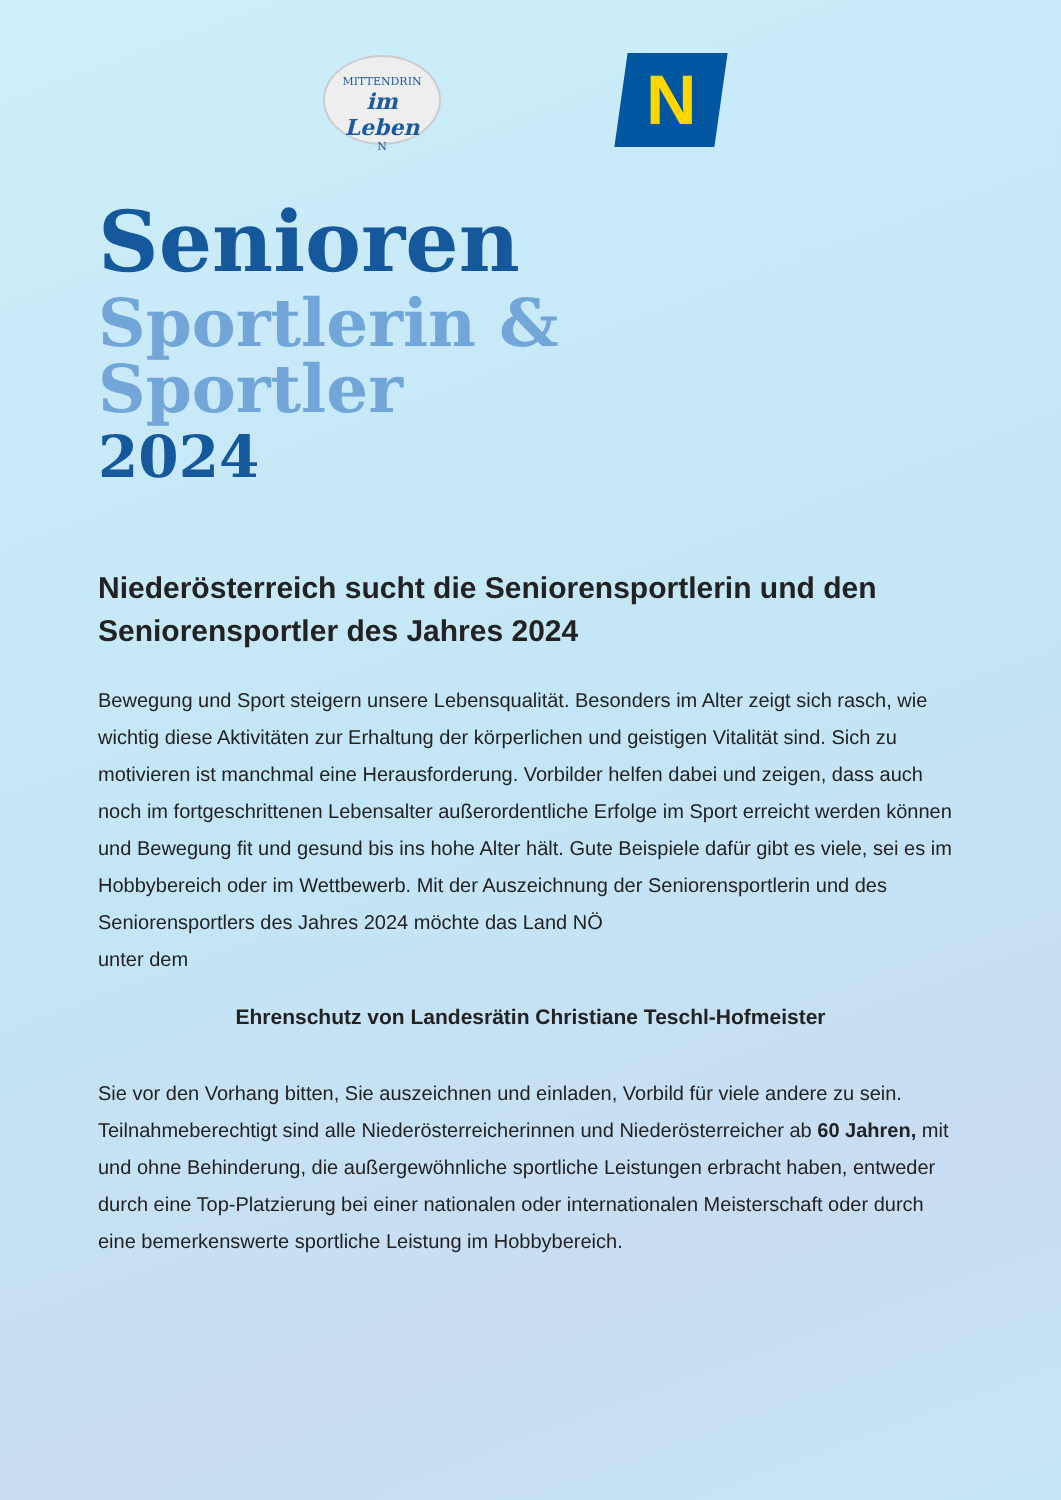MITTENDRIN
im Leben
N
N
Senioren
Sportlerin &
Sportler
2024
Niederösterreich sucht die Seniorensportlerin und den Seniorensportler des Jahres 2024
Bewegung und Sport steigern unsere Lebensqualität. Besonders im Alter zeigt sich rasch, wie wichtig diese Aktivitäten zur Erhaltung der körperlichen und geistigen Vitalität sind. Sich zu motivieren ist manchmal eine Herausforderung. Vorbilder helfen dabei und zeigen, dass auch noch im fortgeschrittenen Lebensalter außerordentliche Erfolge im Sport erreicht werden können und Bewegung fit und gesund bis ins hohe Alter hält. Gute Beispiele dafür gibt es viele, sei es im Hobbybereich oder im Wettbewerb. Mit der Auszeichnung der Seniorensportlerin und des Seniorensportlers des Jahres 2024 möchte das Land NÖ
unter dem
Ehrenschutz von Landesrätin Christiane Teschl-Hofmeister
Sie vor den Vorhang bitten, Sie auszeichnen und einladen, Vorbild für viele andere zu sein. Teilnahmeberechtigt sind alle Niederösterreicherinnen und Niederösterreicher ab 60 Jahren, mit und ohne Behinderung, die außergewöhnliche sportliche Leistungen erbracht haben, entweder durch eine Top-Platzierung bei einer nationalen oder internationalen Meisterschaft oder durch eine bemerkenswerte sportliche Leistung im Hobbybereich.